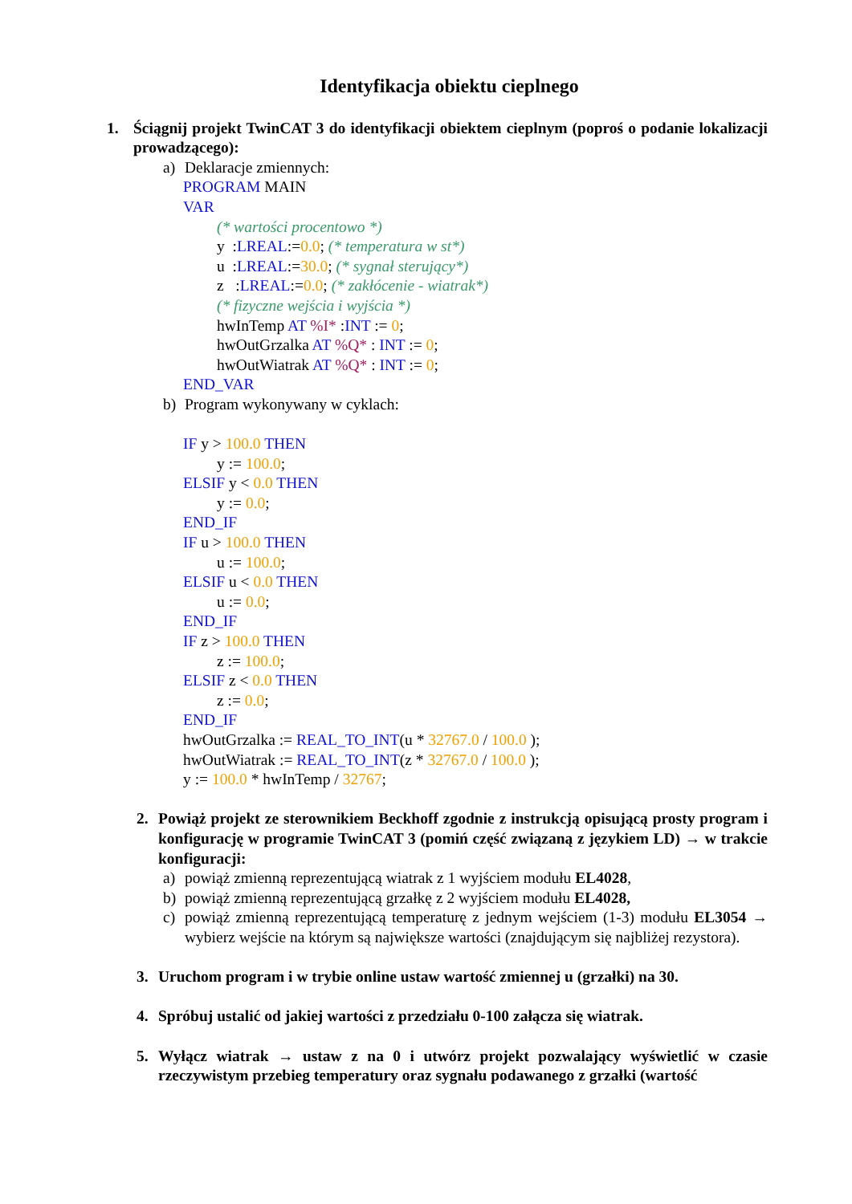Identyfikacja obiektu cieplnego
1. Ściągnij projekt TwinCAT 3 do identyfikacji obiektem cieplnym (poproś o podanie lokalizacji prowadzącego):
a) Deklaracje zmiennych:
PROGRAM MAIN
VAR
(* wartości procentowo *)
y :LREAL:=0.0; (* temperatura w st*)
u :LREAL:=30.0; (* sygnał sterujący*)
z :LREAL:=0.0; (* zakłócenie - wiatrak*)
(* fizyczne wejścia i wyjścia *)
hwInTemp AT %I* :INT := 0;
hwOutGrzalka AT %Q* : INT := 0;
hwOutWiatrak AT %Q* : INT := 0;
END_VAR
b) Program wykonywany w cyklach:
IF y > 100.0 THEN
y := 100.0;
ELSIF y < 0.0 THEN
y := 0.0;
END_IF
IF u > 100.0 THEN
u := 100.0;
ELSIF u < 0.0 THEN
u := 0.0;
END_IF
IF z > 100.0 THEN
z := 100.0;
ELSIF z < 0.0 THEN
z := 0.0;
END_IF
hwOutGrzalka := REAL_TO_INT(u * 32767.0 / 100.0 );
hwOutWiatrak := REAL_TO_INT(z * 32767.0 / 100.0 );
y := 100.0 * hwInTemp / 32767;
2. Powiąż projekt ze sterownikiem Beckhoff zgodnie z instrukcją opisującą prosty program i konfigurację w programie TwinCAT 3 (pomiń część związaną z językiem LD) → w trakcie konfiguracji:
a) powiąż zmienną reprezentującą wiatrak z 1 wyjściem modułu EL4028,
b) powiąż zmienną reprezentującą grzałkę z 2 wyjściem modułu EL4028,
c) powiąż zmienną reprezentującą temperaturę z jednym wejściem (1-3) modułu EL3054 → wybierz wejście na którym są największe wartości (znajdującym się najbliżej rezystora).
3. Uruchom program i w trybie online ustaw wartość zmiennej u (grzałki) na 30.
4. Spróbuj ustalić od jakiej wartości z przedziału 0-100 załącza się wiatrak.
5. Wyłącz wiatrak → ustaw z na 0 i utwórz projekt pozwalający wyświetlić w czasie rzeczywistym przebieg temperatury oraz sygnału podawanego z grzałki (wartość